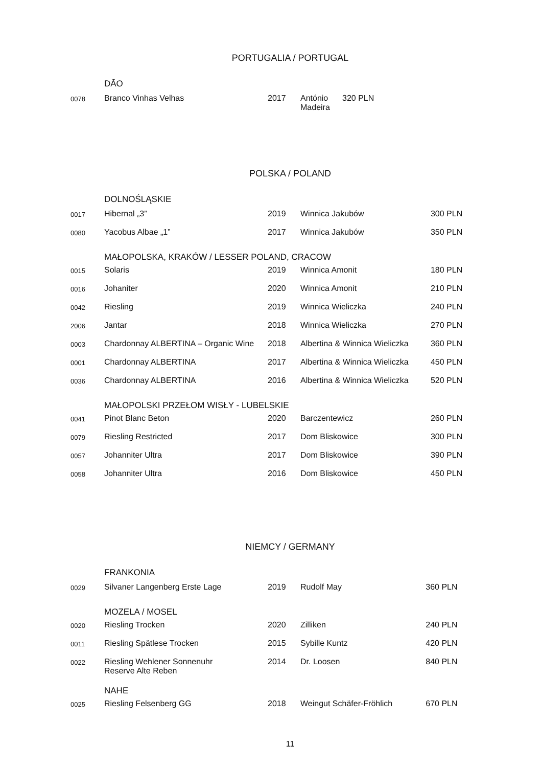PORTUGALIA / PORTUGAL
| | DÃO | | | |
| 0078 | Branco Vinhas Velhas | 2017 | António Madeira | 320 PLN |
POLSKA / POLAND
| | DOLNOŚLĄSKIE | | | |
| 0017 | Hibernal „3” | 2019 | Winnica Jakubów | 300 PLN |
| 0080 | Yacobus Albae „1” | 2017 | Winnica Jakubów | 350 PLN |
| | MAŁOPOLSKA, KRAKÓW / LESSER POLAND, CRACOW | | | |
| 0015 | Solaris | 2019 | Winnica Amonit | 180 PLN |
| 0016 | Johaniter | 2020 | Winnica Amonit | 210 PLN |
| 0042 | Riesling | 2019 | Winnica Wieliczka | 240 PLN |
| 2006 | Jantar | 2018 | Winnica Wieliczka | 270 PLN |
| 0003 | Chardonnay ALBERTINA – Organic Wine | 2018 | Albertina & Winnica Wieliczka | 360 PLN |
| 0001 | Chardonnay ALBERTINA | 2017 | Albertina & Winnica Wieliczka | 450 PLN |
| 0036 | Chardonnay ALBERTINA | 2016 | Albertina & Winnica Wieliczka | 520 PLN |
| | MAŁOPOLSKI PRZEŁOM WISŁY - LUBELSKIE | | | |
| 0041 | Pinot Blanc Beton | 2020 | Barczentewicz | 260 PLN |
| 0079 | Riesling Restricted | 2017 | Dom Bliskowice | 300 PLN |
| 0057 | Johanniter Ultra | 2017 | Dom Bliskowice | 390 PLN |
| 0058 | Johanniter Ultra | 2016 | Dom Bliskowice | 450 PLN |
NIEMCY / GERMANY
| | FRANKONIA | | | |
| 0029 | Silvaner Langenberg Erste Lage | 2019 | Rudolf May | 360 PLN |
| | MOZELA / MOSEL | | | |
| 0020 | Riesling Trocken | 2020 | Zilliken | 240 PLN |
| 0011 | Riesling Spätlese Trocken | 2015 | Sybille Kuntz | 420 PLN |
| 0022 | Riesling Wehlener Sonnenuhr Reserve Alte Reben | 2014 | Dr. Loosen | 840 PLN |
| | NAHE | | | |
| 0025 | Riesling Felsenberg GG | 2018 | Weingut Schäfer-Fröhlich | 670 PLN |
11